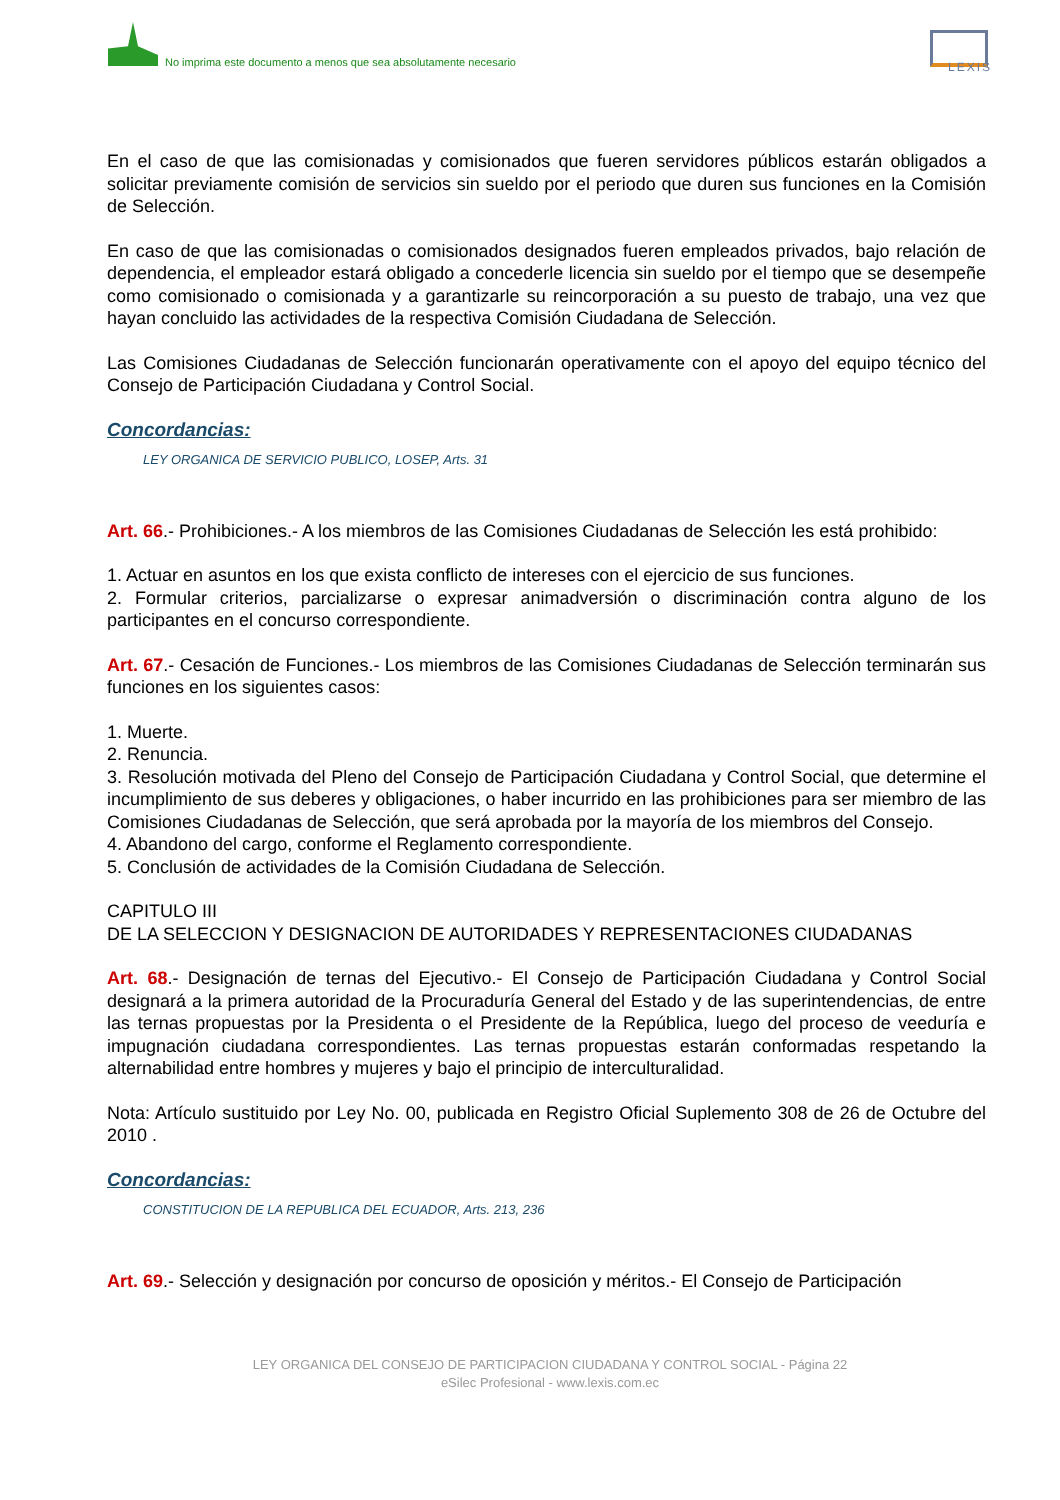No imprima este documento a menos que sea absolutamente necesario
LEXIS
En el caso de que las comisionadas y comisionados que fueren servidores públicos estarán obligados a solicitar previamente comisión de servicios sin sueldo por el periodo que duren sus funciones en la Comisión de Selección.
En caso de que las comisionadas o comisionados designados fueren empleados privados, bajo relación de dependencia, el empleador estará obligado a concederle licencia sin sueldo por el tiempo que se desempeñe como comisionado o comisionada y a garantizarle su reincorporación a su puesto de trabajo, una vez que hayan concluido las actividades de la respectiva Comisión Ciudadana de Selección.
Las Comisiones Ciudadanas de Selección funcionarán operativamente con el apoyo del equipo técnico del Consejo de Participación Ciudadana y Control Social.
Concordancias:
LEY ORGANICA DE SERVICIO PUBLICO, LOSEP, Arts. 31
Art. 66.- Prohibiciones.- A los miembros de las Comisiones Ciudadanas de Selección les está prohibido:
1. Actuar en asuntos en los que exista conflicto de intereses con el ejercicio de sus funciones.
2. Formular criterios, parcializarse o expresar animadversión o discriminación contra alguno de los participantes en el concurso correspondiente.
Art. 67.- Cesación de Funciones.- Los miembros de las Comisiones Ciudadanas de Selección terminarán sus funciones en los siguientes casos:
1. Muerte.
2. Renuncia.
3. Resolución motivada del Pleno del Consejo de Participación Ciudadana y Control Social, que determine el incumplimiento de sus deberes y obligaciones, o haber incurrido en las prohibiciones para ser miembro de las Comisiones Ciudadanas de Selección, que será aprobada por la mayoría de los miembros del Consejo.
4. Abandono del cargo, conforme el Reglamento correspondiente.
5. Conclusión de actividades de la Comisión Ciudadana de Selección.
CAPITULO III
DE LA SELECCION Y DESIGNACION DE AUTORIDADES Y REPRESENTACIONES CIUDADANAS
Art. 68.- Designación de ternas del Ejecutivo.- El Consejo de Participación Ciudadana y Control Social designará a la primera autoridad de la Procuraduría General del Estado y de las superintendencias, de entre las ternas propuestas por la Presidenta o el Presidente de la República, luego del proceso de veeduría e impugnación ciudadana correspondientes. Las ternas propuestas estarán conformadas respetando la alternabilidad entre hombres y mujeres y bajo el principio de interculturalidad.
Nota: Artículo sustituido por Ley No. 00, publicada en Registro Oficial Suplemento 308 de 26 de Octubre del 2010 .
Concordancias:
CONSTITUCION DE LA REPUBLICA DEL ECUADOR, Arts. 213, 236
Art. 69.- Selección y designación por concurso de oposición y méritos.- El Consejo de Participación
LEY ORGANICA DEL CONSEJO DE PARTICIPACION CIUDADANA Y CONTROL SOCIAL - Página 22
eSilec Profesional - www.lexis.com.ec